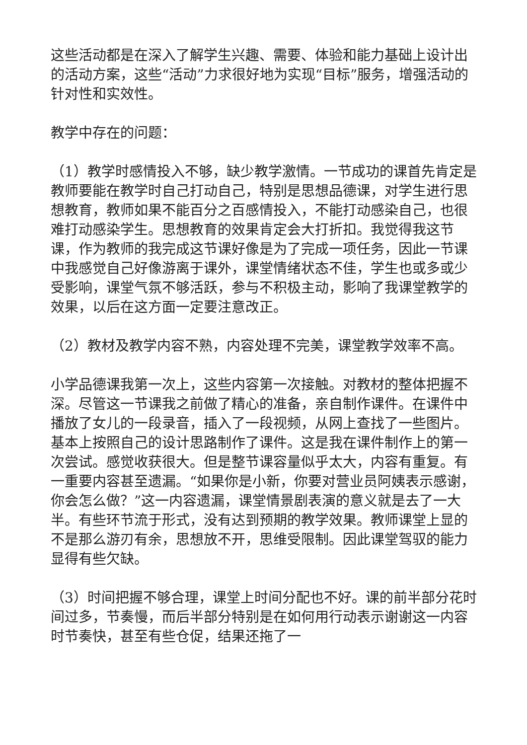这些活动都是在深入了解学生兴趣、需要、体验和能力基础上设计出的活动方案，这些“活动”力求很好地为实现“目标”服务，增强活动的针对性和实效性。
教学中存在的问题：
（1）教学时感情投入不够，缺少教学激情。一节成功的课首先肯定是教师要能在教学时自己打动自己，特别是思想品德课，对学生进行思想教育，教师如果不能百分之百感情投入，不能打动感染自己，也很难打动感染学生。思想教育的效果肯定会大打折扣。我觉得我这节课，作为教师的我完成这节课好像是为了完成一项任务，因此一节课中我感觉自己好像游离于课外，课堂情绪状态不佳，学生也或多或少受影响，课堂气氛不够活跃，参与不积极主动，影响了我课堂教学的效果，以后在这方面一定要注意改正。
（2）教材及教学内容不熟，内容处理不完美，课堂教学效率不高。
小学品德课我第一次上，这些内容第一次接触。对教材的整体把握不深。尽管这一节课我之前做了精心的准备，亲自制作课件。在课件中播放了女儿的一段录音，插入了一段视频，从网上查找了一些图片。基本上按照自己的设计思路制作了课件。这是我在课件制作上的第一次尝试。感觉收获很大。但是整节课容量似乎太大，内容有重复。有一重要内容甚至遗漏。“如果你是小新，你要对营业员阿姨表示感谢，你会怎么做？”这一内容遗漏，课堂情景剧表演的意义就是去了一大半。有些环节流于形式，没有达到预期的教学效果。教师课堂上显的不是那么游刃有余，思想放不开，思维受限制。因此课堂驾驭的能力显得有些欠缺。
（3）时间把握不够合理，课堂上时间分配也不好。课的前半部分花时间过多，节奏慢，而后半部分特别是在如何用行动表示谢谢这一内容时节奏快，甚至有些仓促，结果还拖了一